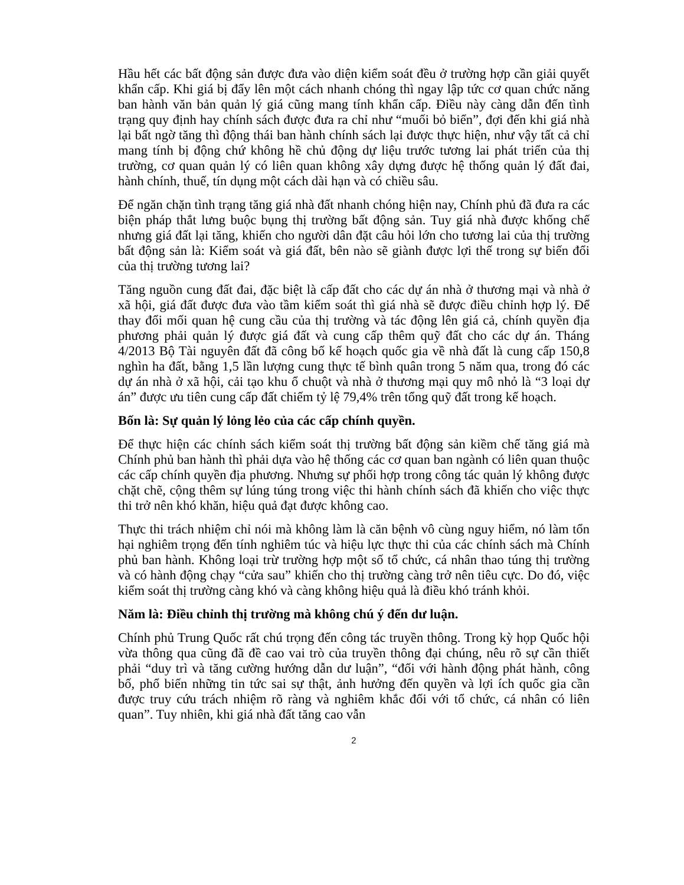Hầu hết các bất động sản được đưa vào diện kiểm soát đều ở trường hợp cần giải quyết khẩn cấp. Khi giá bị đẩy lên một cách nhanh chóng thì ngay lập tức cơ quan chức năng ban hành văn bản quản lý giá cũng mang tính khẩn cấp. Điều này càng dẫn đến tình trạng quy định hay chính sách được đưa ra chỉ như “muối bỏ biển”, đợi đến khi giá nhà lại bất ngờ tăng thì động thái ban hành chính sách lại được thực hiện, như vậy tất cả chỉ mang tính bị động chứ không hề chủ động dự liệu trước tương lai phát triển của thị trường, cơ quan quản lý có liên quan không xây dựng được hệ thống quản lý đất đai, hành chính, thuế, tín dụng một cách dài hạn và có chiều sâu.
Để ngăn chặn tình trạng tăng giá nhà đất nhanh chóng hiện nay, Chính phủ đã đưa ra các biện pháp thắt lưng buộc bụng thị trường bất động sản. Tuy giá nhà được khống chế nhưng giá đất lại tăng, khiến cho người dân đặt câu hỏi lớn cho tương lai của thị trường bất động sản là: Kiểm soát và giá đất, bên nào sẽ giành được lợi thế trong sự biến đổi của thị trường tương lai?
Tăng nguồn cung đất đai, đặc biệt là cấp đất cho các dự án nhà ở thương mại và nhà ở xã hội, giá đất được đưa vào tầm kiểm soát thì giá nhà sẽ được điều chỉnh hợp lý. Để thay đổi mối quan hệ cung cầu của thị trường và tác động lên giá cả, chính quyền địa phương phải quản lý được giá đất và cung cấp thêm quỹ đất cho các dự án. Tháng 4/2013 Bộ Tài nguyên đất đã công bố kế hoạch quốc gia về nhà đất là cung cấp 150,8 nghìn ha đất, bằng 1,5 lần lượng cung thực tế bình quân trong 5 năm qua, trong đó các dự án nhà ở xã hội, cải tạo khu ổ chuột và nhà ở thương mại quy mô nhỏ là “3 loại dự án” được ưu tiên cung cấp đất chiếm tỷ lệ 79,4% trên tổng quỹ đất trong kế hoạch.
Bốn là: Sự quản lý lỏng lẻo của các cấp chính quyền.
Để thực hiện các chính sách kiểm soát thị trường bất động sản kiềm chế tăng giá mà Chính phủ ban hành thì phải dựa vào hệ thống các cơ quan ban ngành có liên quan thuộc các cấp chính quyền địa phương. Nhưng sự phối hợp trong công tác quản lý không được chặt chẽ, cộng thêm sự lúng túng trong việc thi hành chính sách đã khiến cho việc thực thi trở nên khó khăn, hiệu quả đạt được không cao.
Thực thi trách nhiệm chỉ nói mà không làm là căn bệnh vô cùng nguy hiểm, nó làm tổn hại nghiêm trọng đến tính nghiêm túc và hiệu lực thực thi của các chính sách mà Chính phủ ban hành. Không loại trừ trường hợp một số tổ chức, cá nhân thao túng thị trường và có hành động chạy “cửa sau” khiến cho thị trường càng trở nên tiêu cực. Do đó, việc kiểm soát thị trường càng khó và càng không hiệu quả là điều khó tránh khỏi.
Năm là: Điều chỉnh thị trường mà không chú ý đến dư luận.
Chính phủ Trung Quốc rất chú trọng đến công tác truyền thông. Trong kỳ họp Quốc hội vừa thông qua cũng đã đề cao vai trò của truyền thông đại chúng, nêu rõ sự cần thiết phải “duy trì và tăng cường hướng dẫn dư luận”, “đối với hành động phát hành, công bố, phổ biến những tin tức sai sự thật, ảnh hưởng đến quyền và lợi ích quốc gia cần được truy cứu trách nhiệm rõ ràng và nghiêm khắc đối với tổ chức, cá nhân có liên quan”. Tuy nhiên, khi giá nhà đất tăng cao vẫn
2